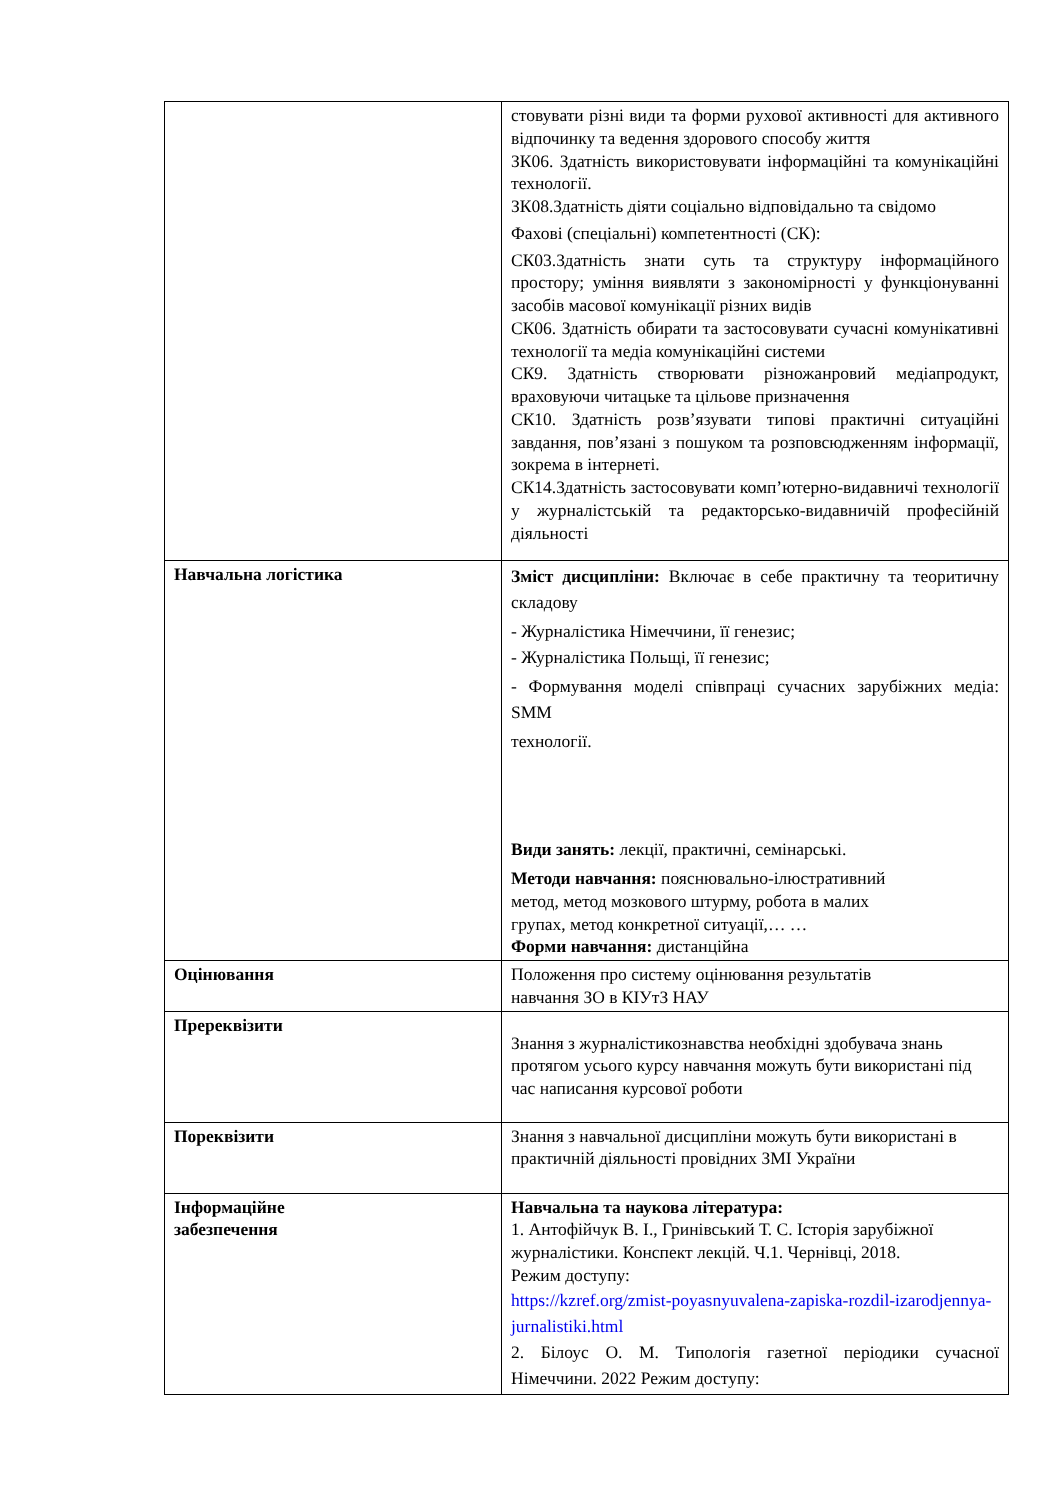| | стовувати різні види та форми рухової активності для активного відпочинку та ведення здорового способу жит­тя ЗК06. Здатність використовувати інформаційні та комунікаційні технології. ЗК08.Здатність діяти соціально відповідально та свідомо Фахові (спеціальні) компетентності (СК): СК03.Здатність знати суть та структуру інформаційного простору; уміння виявляти з закономірності у функ­ціонуванні засобів масової комунікації різних видів СК06. Здатність обирати та застосовувати сучасні комунікативні технології та медіа комунікаційні системи СК9. Здатність створювати різножанровий медіапродукт, враховуючи читацьке та цільове призначення СК10. Здатність розв’язувати типові практичні ситуа­ційні завдання, пов’язані з пошуком та розповсюджен­ням інформації, зокрема в інтернеті. СК14.Здатність застосовувати комп’ютерно-видавничі технології у журналістській та редакторсько-видавничій професійній діяльності |
| Навчальна логістика | Зміст дисципліни: Включає в себе практичну та теоритичну складову - Журналістика Німеччини, її генезис; - Журналістика Польщі, її генезис; - Формування моделі співпраці сучасних зарубіжних медіа: SMM технології. Види занять: лекції, практичні, семінарські. Методи навчання: пояснювально-ілюстративний метод, метод мозкового штурму, робота в малих групах, метод конкретної ситуації,… … Форми навчання: дистанційна |
| Оцінювання | Положення про систему оцінювання результатів навчання ЗО в КІУтЗ НАУ |
| Пререквізити | Знання з журналістикознавства необхідні здобувача знань протягом усього курсу навчання можуть бути використані під час написання курсової роботи |
| Пореквізити | Знання з навчальної дисципліни можуть бути використані в практичній діяльності провідних ЗМІ України |
| Інформаційне забезпечення | Навчальна та наукова література: 1. Антофійчук В. І., Гринівський Т. С. Історія зарубіжної журналістики. Конспект лекцій. Ч.1. Чернівці, 2018. Режим доступу: https://kzref.org/zmist-poyasnyuvalena-zapiska-rozdil-izarodjennya-jurnalistiki.html 2. Білоус О. М. Типологія газетної періодики сучасної Німеччини. 2022 Режим доступу: |